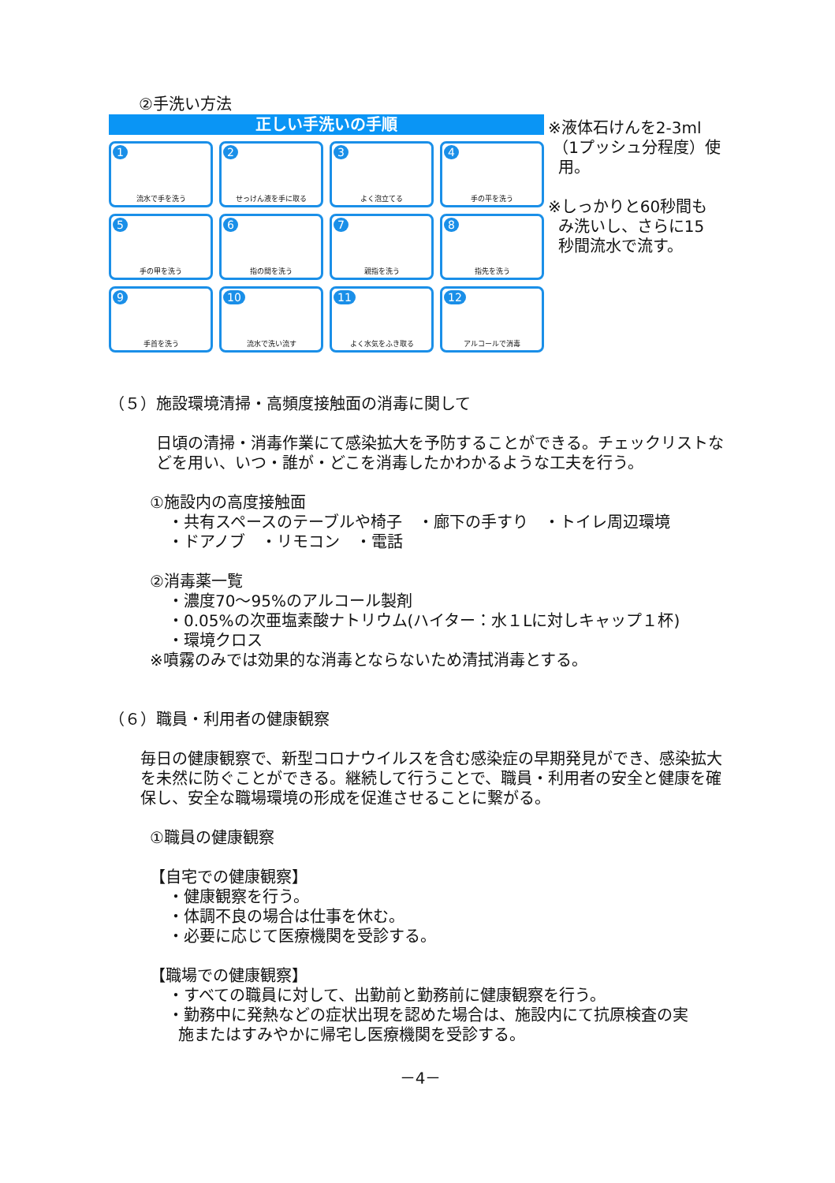②手洗い方法
正しい手洗いの手順
1
流水で手を洗う
2
せっけん液を手に取る
3
よく泡立てる
4
手の平を洗う
5
手の甲を洗う
6
指の間を洗う
7
親指を洗う
8
指先を洗う
9
手首を洗う
10
流水で洗い流す
11
よく水気をふき取る
12
アルコールで消毒
※液体石けんを2-3ml
（1プッシュ分程度）使
用。
※しっかりと60秒間も
み洗いし、さらに15
秒間流水で流す。
（５）施設環境清掃・高頻度接触面の消毒に関して
日頃の清掃・消毒作業にて感染拡大を予防することができる。チェックリストなどを用い、いつ・誰が・どこを消毒したかわかるような工夫を行う。
①施設内の高度接触面
・共有スペースのテーブルや椅子　・廊下の手すり　・トイレ周辺環境
・ドアノブ　・リモコン　・電話
②消毒薬一覧
・濃度70～95%のアルコール製剤
・0.05%の次亜塩素酸ナトリウム(ハイター：水１Lに対しキャップ１杯)
・環境クロス
※噴霧のみでは効果的な消毒とならないため清拭消毒とする。
（６）職員・利用者の健康観察
毎日の健康観察で、新型コロナウイルスを含む感染症の早期発見ができ、感染拡大を未然に防ぐことができる。継続して行うことで、職員・利用者の安全と健康を確保し、安全な職場環境の形成を促進させることに繋がる。
①職員の健康観察
【自宅での健康観察】
・健康観察を行う。
・体調不良の場合は仕事を休む。
・必要に応じて医療機関を受診する。
【職場での健康観察】
・すべての職員に対して、出勤前と勤務前に健康観察を行う。
・勤務中に発熱などの症状出現を認めた場合は、施設内にて抗原検査の実
施またはすみやかに帰宅し医療機関を受診する。
－4－